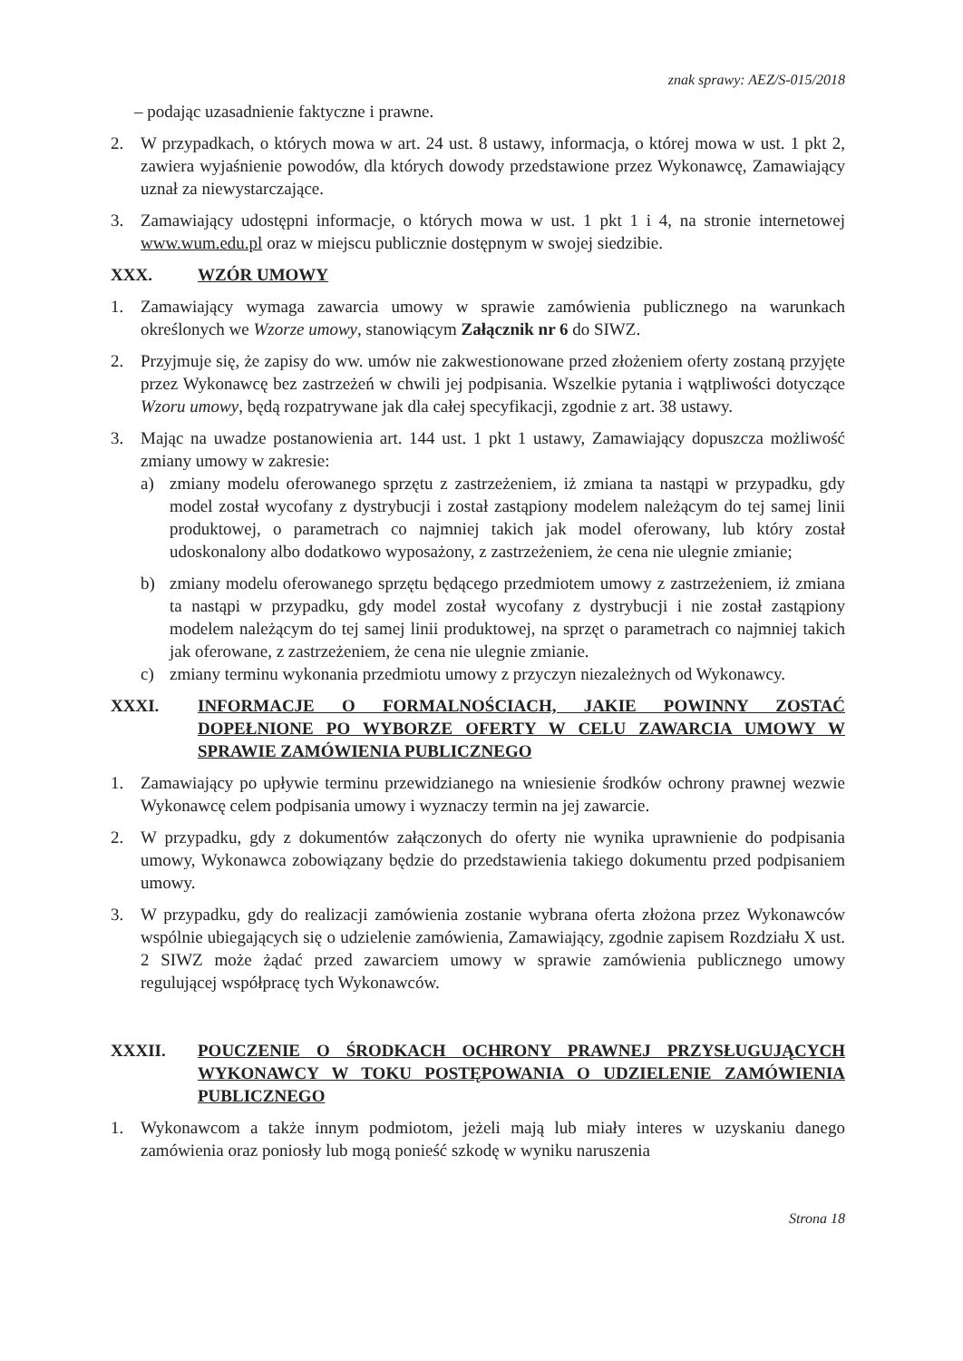znak sprawy: AEZ/S-015/2018
– podając uzasadnienie faktyczne i prawne.
2. W przypadkach, o których mowa w art. 24 ust. 8 ustawy, informacja, o której mowa w ust. 1 pkt 2, zawiera wyjaśnienie powodów, dla których dowody przedstawione przez Wykonawcę, Zamawiający uznał za niewystarczające.
3. Zamawiający udostępni informacje, o których mowa w ust. 1 pkt 1 i 4, na stronie internetowej www.wum.edu.pl oraz w miejscu publicznie dostępnym w swojej siedzibie.
XXX. WZÓR UMOWY
1. Zamawiający wymaga zawarcia umowy w sprawie zamówienia publicznego na warunkach określonych we Wzorze umowy, stanowiącym Załącznik nr 6 do SIWZ.
2. Przyjmuje się, że zapisy do ww. umów nie zakwestionowane przed złożeniem oferty zostaną przyjęte przez Wykonawcę bez zastrzeżeń w chwili jej podpisania. Wszelkie pytania i wątpliwości dotyczące Wzoru umowy, będą rozpatrywane jak dla całej specyfikacji, zgodnie z art. 38 ustawy.
3. Mając na uwadze postanowienia art. 144 ust. 1 pkt 1 ustawy, Zamawiający dopuszcza możliwość zmiany umowy w zakresie:
a) zmiany modelu oferowanego sprzętu z zastrzeżeniem, iż zmiana ta nastąpi w przypadku, gdy model został wycofany z dystrybucji i został zastąpiony modelem należącym do tej samej linii produktowej, o parametrach co najmniej takich jak model oferowany, lub który został udoskonalony albo dodatkowo wyposażony, z zastrzeżeniem, że cena nie ulegnie zmianie;
b) zmiany modelu oferowanego sprzętu będącego przedmiotem umowy z zastrzeżeniem, iż zmiana ta nastąpi w przypadku, gdy model został wycofany z dystrybucji i nie został zastąpiony modelem należącym do tej samej linii produktowej, na sprzęt o parametrach co najmniej takich jak oferowane, z zastrzeżeniem, że cena nie ulegnie zmianie.
c) zmiany terminu wykonania przedmiotu umowy z przyczyn niezależnych od Wykonawcy.
XXXI. INFORMACJE O FORMALNOŚCIACH, JAKIE POWINNY ZOSTAĆ DOPEŁNIONE PO WYBORZE OFERTY W CELU ZAWARCIA UMOWY W SPRAWIE ZAMÓWIENIA PUBLICZNEGO
1. Zamawiający po upływie terminu przewidzianego na wniesienie środków ochrony prawnej wezwie Wykonawcę celem podpisania umowy i wyznaczy termin na jej zawarcie.
2. W przypadku, gdy z dokumentów załączonych do oferty nie wynika uprawnienie do podpisania umowy, Wykonawca zobowiązany będzie do przedstawienia takiego dokumentu przed podpisaniem umowy.
3. W przypadku, gdy do realizacji zamówienia zostanie wybrana oferta złożona przez Wykonawców wspólnie ubiegających się o udzielenie zamówienia, Zamawiający, zgodnie zapisem Rozdziału X ust. 2 SIWZ może żądać przed zawarciem umowy w sprawie zamówienia publicznego umowy regulującej współpracę tych Wykonawców.
XXXII. POUCZENIE O ŚRODKACH OCHRONY PRAWNEJ PRZYSŁUGUJĄCYCH WYKONAWCY W TOKU POSTĘPOWANIA O UDZIELENIE ZAMÓWIENIA PUBLICZNEGO
1. Wykonawcom a także innym podmiotom, jeżeli mają lub miały interes w uzyskaniu danego zamówienia oraz poniosły lub mogą ponieść szkodę w wyniku naruszenia
Strona 18